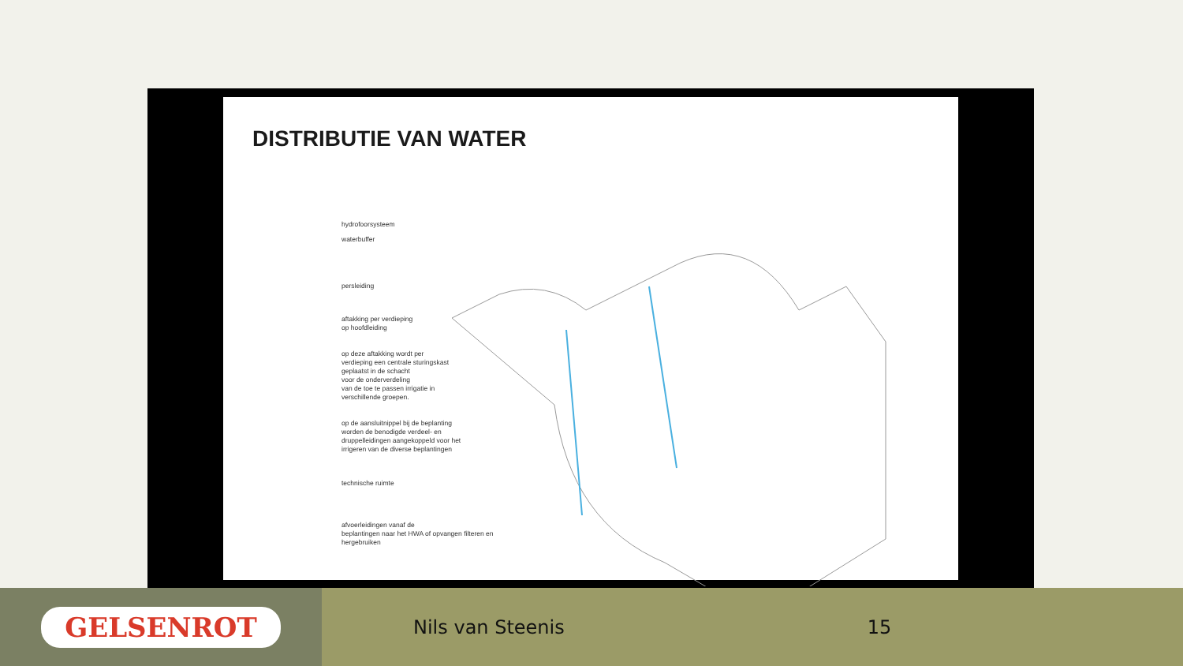DISTRIBUTIE VAN WATER
hydrofoorsysteem
waterbuffer
persleiding
aftakking per verdieping
op hoofdleiding
op deze aftakking wordt per
verdieping een centrale sturingskast
geplaatst in de schacht
voor de onderverdeling
van de toe te passen irrigatie in
verschillende groepen.
op de aansluitnippel bij de beplanting
worden de benodigde verdeel- en
druppelleidingen aangekoppeld voor het
irrigeren van de diverse beplantingen
technische ruimte
afvoerleidingen vanaf de
beplantingen naar het HWA of opvangen filteren en
hergebruiken
GELSENROT
Nils van Steenis 15